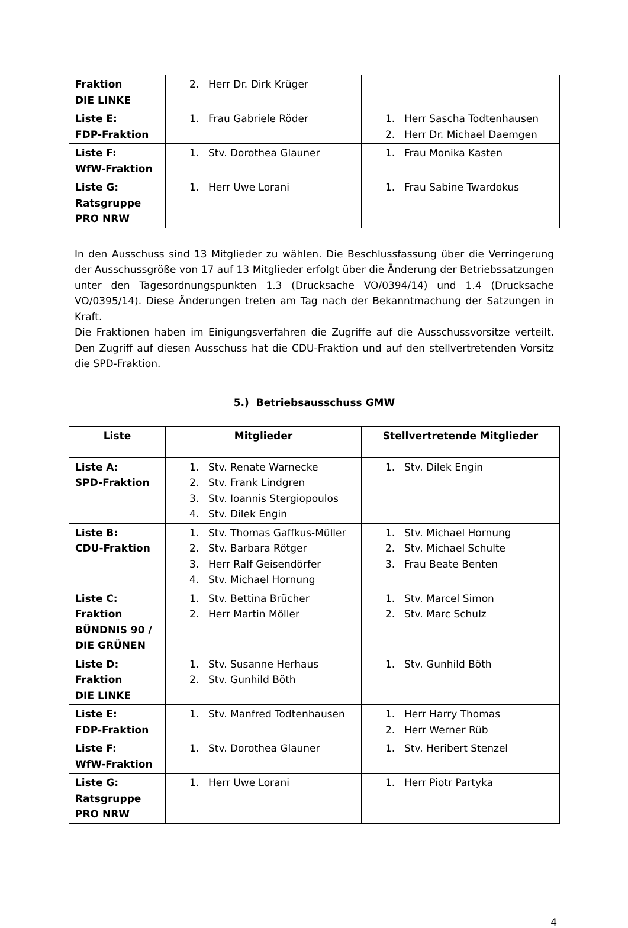| Fraktion DIE LINKE | 2. Herr Dr. Dirk Krüger | |
| Liste E: FDP-Fraktion | 1. Frau Gabriele Röder | 1. Herr Sascha Todtenhausen 2. Herr Dr. Michael Daemgen |
| Liste F: WfW-Fraktion | 1. Stv. Dorothea Glauner | 1. Frau Monika Kasten |
| Liste G: Ratsgruppe PRO NRW | 1. Herr Uwe Lorani | 1. Frau Sabine Twardokus |
In den Ausschuss sind 13 Mitglieder zu wählen. Die Beschlussfassung über die Verringerung der Ausschussgröße von 17 auf 13 Mitglieder erfolgt über die Änderung der Betriebssatzungen unter den Tagesordnungspunkten 1.3 (Drucksache VO/0394/14) und 1.4 (Drucksache VO/0395/14). Diese Änderungen treten am Tag nach der Bekanntmachung der Satzungen in Kraft.
Die Fraktionen haben im Einigungsverfahren die Zugriffe auf die Ausschussvorsitze verteilt. Den Zugriff auf diesen Ausschuss hat die CDU-Fraktion und auf den stellvertretenden Vorsitz die SPD-Fraktion.
5.) Betriebsausschuss GMW
| Liste | Mitglieder | Stellvertretende Mitglieder |
| --- | --- | --- |
| Liste A: SPD-Fraktion | 1. Stv. Renate Warnecke 2. Stv. Frank Lindgren 3. Stv. Ioannis Stergiopoulos 4. Stv. Dilek Engin | 1. Stv. Dilek Engin |
| Liste B: CDU-Fraktion | 1. Stv. Thomas Gaffkus-Müller 2. Stv. Barbara Rötger 3. Herr Ralf Geisendörfer 4. Stv. Michael Hornung | 1. Stv. Michael Hornung 2. Stv. Michael Schulte 3. Frau Beate Benten |
| Liste C: Fraktion BÜNDNIS 90 / DIE GRÜNEN | 1. Stv. Bettina Brücher 2. Herr Martin Möller | 1. Stv. Marcel Simon 2. Stv. Marc Schulz |
| Liste D: Fraktion DIE LINKE | 1. Stv. Susanne Herhaus 2. Stv. Gunhild Böth | 1. Stv. Gunhild Böth |
| Liste E: FDP-Fraktion | 1. Stv. Manfred Todtenhausen | 1. Herr Harry Thomas 2. Herr Werner Rüb |
| Liste F: WfW-Fraktion | 1. Stv. Dorothea Glauner | 1. Stv. Heribert Stenzel |
| Liste G: Ratsgruppe PRO NRW | 1. Herr Uwe Lorani | 1. Herr Piotr Partyka |
4